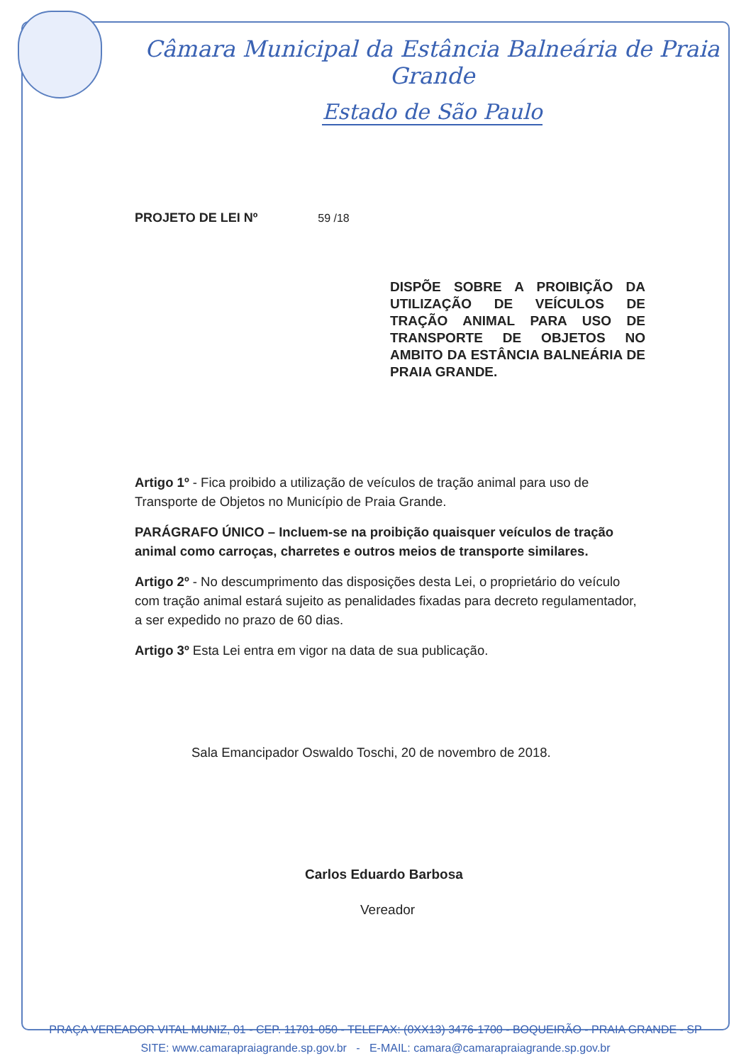Câmara Municipal da Estância Balneária de Praia Grande
Estado de São Paulo
PROJETO DE LEI Nº 59 /18
DISPÕE SOBRE A PROIBIÇÃO DA UTILIZAÇÃO DE VEÍCULOS DE TRAÇÃO ANIMAL PARA USO DE TRANSPORTE DE OBJETOS NO AMBITO DA ESTÂNCIA BALNEÁRIA DE PRAIA GRANDE.
Artigo 1º - Fica proibido a utilização de veículos de tração animal para uso de Transporte de Objetos no Município de Praia Grande.
PARÁGRAFO ÚNICO – Incluem-se na proibição quaisquer veículos de tração animal como carroças, charretes e outros meios de transporte similares.
Artigo 2º - No descumprimento das disposições desta Lei, o proprietário do veículo com tração animal estará sujeito as penalidades fixadas para decreto regulamentador, a ser expedido no prazo de 60 dias.
Artigo 3º Esta Lei entra em vigor na data de sua publicação.
Sala Emancipador Oswaldo Toschi, 20 de novembro de 2018.
Carlos Eduardo Barbosa
Vereador
PRAÇA VEREADOR VITAL MUNIZ, 01 - CEP. 11701-050 - TELEFAX: (0XX13) 3476-1700 - BOQUEIRÃO - PRAIA GRANDE - SP
SITE: www.camarapraiagrande.sp.gov.br - E-MAIL: camara@camarapraiagrande.sp.gov.br